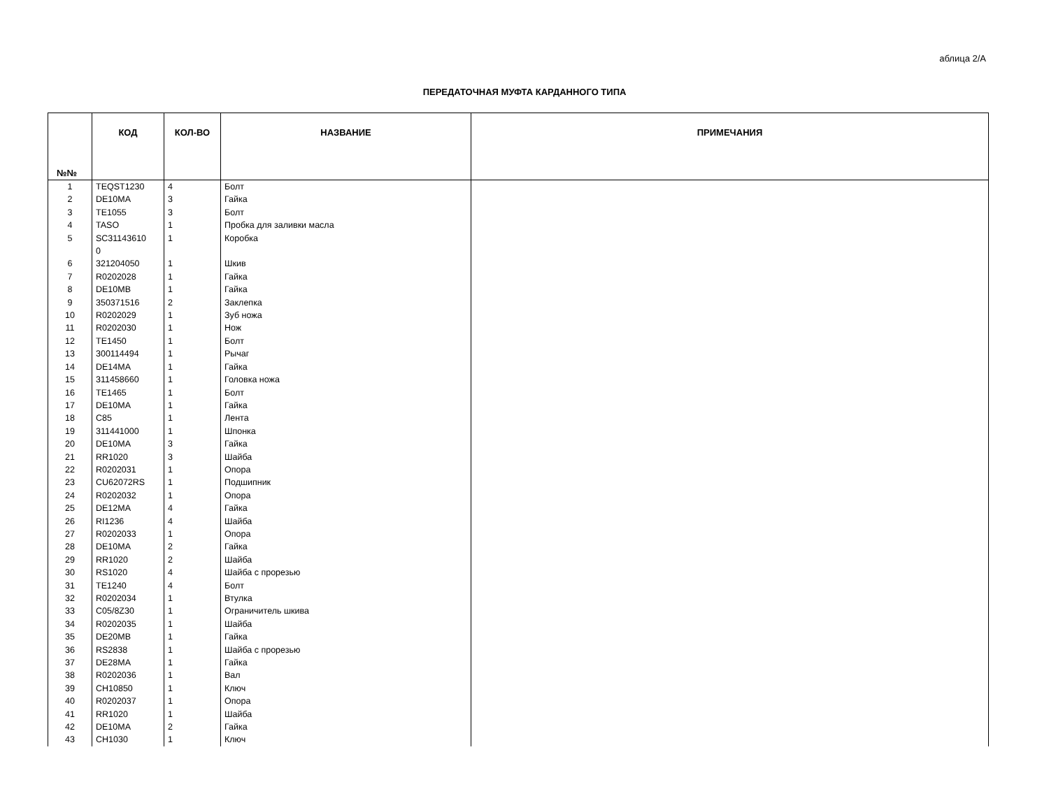аблица 2/А
ПЕРЕДАТОЧНАЯ МУФТА КАРДАННОГО ТИПА
| №№ | КОД | КОЛ-ВО | НАЗВАНИЕ | ПРИМЕЧАНИЯ |
| --- | --- | --- | --- | --- |
| 1 | TEQST1230 | 4 | Болт | |
| 2 | DE10MA | 3 | Гайка | |
| 3 | TE1055 | 3 | Болт | |
| 4 | TASO | 1 | Пробка для заливки масла | |
| 5 | SC31143610 0 | 1 | Коробка | |
| 6 | 321204050 | 1 | Шкив | |
| 7 | R0202028 | 1 | Гайка | |
| 8 | DE10MB | 1 | Гайка | |
| 9 | 350371516 | 2 | Заклепка | |
| 10 | R0202029 | 1 | Зуб ножа | |
| 11 | R0202030 | 1 | Нож | |
| 12 | TE1450 | 1 | Болт | |
| 13 | 300114494 | 1 | Рычаг | |
| 14 | DE14MA | 1 | Гайка | |
| 15 | 311458660 | 1 | Головка ножа | |
| 16 | TE1465 | 1 | Болт | |
| 17 | DE10MA | 1 | Гайка | |
| 18 | C85 | 1 | Лента | |
| 19 | 311441000 | 1 | Шпонка | |
| 20 | DE10MA | 3 | Гайка | |
| 21 | RR1020 | 3 | Шайба | |
| 22 | R0202031 | 1 | Опора | |
| 23 | CU62072RS | 1 | Подшипник | |
| 24 | R0202032 | 1 | Опора | |
| 25 | DE12MA | 4 | Гайка | |
| 26 | RI1236 | 4 | Шайба | |
| 27 | R0202033 | 1 | Опора | |
| 28 | DE10MA | 2 | Гайка | |
| 29 | RR1020 | 2 | Шайба | |
| 30 | RS1020 | 4 | Шайба с прорезью | |
| 31 | TE1240 | 4 | Болт | |
| 32 | R0202034 | 1 | Втулка | |
| 33 | C05/8Z30 | 1 | Ограничитель шкива | |
| 34 | R0202035 | 1 | Шайба | |
| 35 | DE20MB | 1 | Гайка | |
| 36 | RS2838 | 1 | Шайба с прорезью | |
| 37 | DE28MA | 1 | Гайка | |
| 38 | R0202036 | 1 | Вал | |
| 39 | CH10850 | 1 | Ключ | |
| 40 | R0202037 | 1 | Опора | |
| 41 | RR1020 | 1 | Шайба | |
| 42 | DE10MA | 2 | Гайка | |
| 43 | CH1030 | 1 | Ключ | |